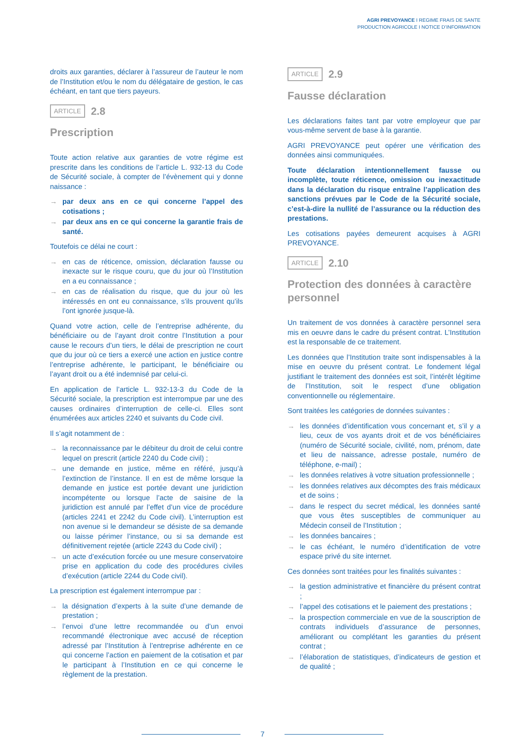AGRI PREVOYANCE I REGIME FRAIS DE SANTE
PRODUCTION AGRICOLE I NOTICE D’INFORMATION
droits aux garanties, déclarer à l’assureur de l’auteur le nom de l’Institution et/ou le nom du délégataire de gestion, le cas échéant, en tant que tiers payeurs.
ARTICLE 2.8
Prescription
Toute action relative aux garanties de votre régime est prescrite dans les conditions de l’article L. 932-13 du Code de Sécurité sociale, à compter de l’évènement qui y donne naissance :
→ par deux ans en ce qui concerne l’appel des cotisations ;
→ par deux ans en ce qui concerne la garantie frais de santé.
Toutefois ce délai ne court :
→ en cas de réticence, omission, déclaration fausse ou inexacte sur le risque couru, que du jour où l’Institution en a eu connaissance ;
→ en cas de réalisation du risque, que du jour où les intéressés en ont eu connaissance, s’ils prouvent qu’ils l’ont ignorée jusque-là.
Quand votre action, celle de l’entreprise adhérente, du bénéficiaire ou de l’ayant droit contre l’Institution a pour cause le recours d’un tiers, le délai de prescription ne court que du jour où ce tiers a exercé une action en justice contre l’entreprise adhérente, le participant, le bénéficiaire ou l’ayant droit ou a été indemnisé par celui-ci.
En application de l’article L. 932-13-3 du Code de la Sécurité sociale, la prescription est interrompue par une des causes ordinaires d’interruption de celle-ci. Elles sont énumérées aux articles 2240 et suivants du Code civil.
Il s’agit notamment de :
→ la reconnaissance par le débiteur du droit de celui contre lequel on prescrit (article 2240 du Code civil) ;
→ une demande en justice, même en référé, jusqu’à l’extinction de l’instance. Il en est de même lorsque la demande en justice est portée devant une juridiction incompétente ou lorsque l’acte de saisine de la juridiction est annulé par l’effet d’un vice de procédure (articles 2241 et 2242 du Code civil). L’interruption est non avenue si le demandeur se désiste de sa demande ou laisse périmer l’instance, ou si sa demande est définitivement rejetée (article 2243 du Code civil) ;
→ un acte d’exécution forcée ou une mesure conservatoire prise en application du code des procédures civiles d’exécution (article 2244 du Code civil).
La prescription est également interrompue par :
→ la désignation d’experts à la suite d’une demande de prestation ;
→ l’envoi d’une lettre recommandée ou d’un envoi recommandé électronique avec accusé de réception adressé par l’Institution à l’entreprise adhérente en ce qui concerne l’action en paiement de la cotisation et par le participant à l’Institution en ce qui concerne le règlement de la prestation.
ARTICLE 2.9
Fausse déclaration
Les déclarations faites tant par votre employeur que par vous-même servent de base à la garantie.
AGRI PREVOYANCE peut opérer une vérification des données ainsi communiquées.
Toute déclaration intentionnellement fausse ou incomplète, toute réticence, omission ou inexactitude dans la déclaration du risque entraîne l’application des sanctions prévues par le Code de la Sécurité sociale, c’est-à-dire la nullité de l’assurance ou la réduction des prestations.
Les cotisations payées demeurent acquises à AGRI PREVOYANCE.
ARTICLE 2.10
Protection des données à caractère personnel
Un traitement de vos données à caractère personnel sera mis en oeuvre dans le cadre du présent contrat. L’Institution est la responsable de ce traitement.
Les données que l’Institution traite sont indispensables à la mise en oeuvre du présent contrat. Le fondement légal justifiant le traitement des données est soit, l’intérêt légitime de l’Institution, soit le respect d’une obligation conventionnelle ou réglementaire.
Sont traitées les catégories de données suivantes :
→ les données d’identification vous concernant et, s’il y a lieu, ceux de vos ayants droit et de vos bénéficiaires (numéro de Sécurité sociale, civilité, nom, prénom, date et lieu de naissance, adresse postale, numéro de téléphone, e-mail) ;
→ les données relatives à votre situation professionnelle ;
→ les données relatives aux décomptes des frais médicaux et de soins ;
→ dans le respect du secret médical, les données santé que vous êtes susceptibles de communiquer au Médecin conseil de l’Institution ;
→ les données bancaires ;
→ le cas échéant, le numéro d’identification de votre espace privé du site internet.
Ces données sont traitées pour les finalités suivantes :
→ la gestion administrative et financière du présent contrat ;
→ l’appel des cotisations et le paiement des prestations ;
→ la prospection commerciale en vue de la souscription de contrats individuels d’assurance de personnes, améliorant ou complétant les garanties du présent contrat ;
→ l’élaboration de statistiques, d’indicateurs de gestion et de qualité ;
7